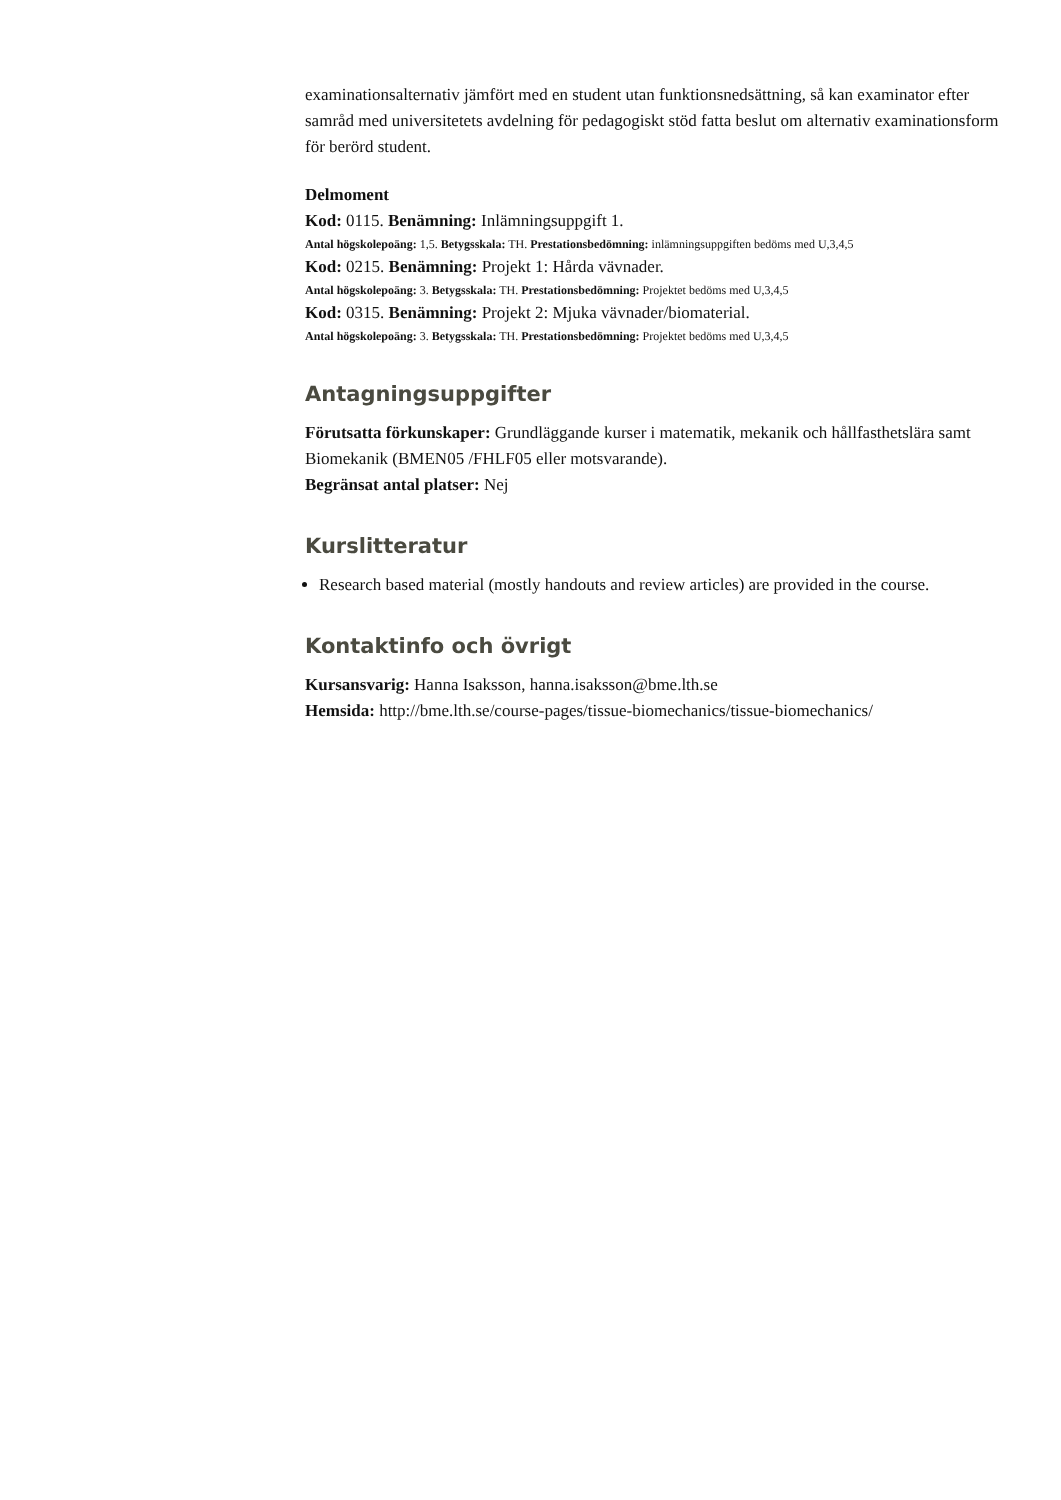examinationsalternativ jämfört med en student utan funktionsnedsättning, så kan examinator efter samråd med universitetets avdelning för pedagogiskt stöd fatta beslut om alternativ examinationsform för berörd student.
Delmoment
Kod: 0115. Benämning: Inlämningsuppgift 1.
Antal högskolepoäng: 1,5. Betygsskala: TH. Prestationsbedömning: inlämningsuppgiften bedöms med U,3,4,5
Kod: 0215. Benämning: Projekt 1: Hårda vävnader.
Antal högskolepoäng: 3. Betygsskala: TH. Prestationsbedömning: Projektet bedöms med U,3,4,5
Kod: 0315. Benämning: Projekt 2: Mjuka vävnader/biomaterial.
Antal högskolepoäng: 3. Betygsskala: TH. Prestationsbedömning: Projektet bedöms med U,3,4,5
Antagningsuppgifter
Förutsatta förkunskaper: Grundläggande kurser i matematik, mekanik och hållfasthetslära samt Biomekanik (BMEN05 /FHLF05 eller motsvarande).
Begränsat antal platser: Nej
Kurslitteratur
Research based material (mostly handouts and review articles) are provided in the course.
Kontaktinfo och övrigt
Kursansvarig: Hanna Isaksson, hanna.isaksson@bme.lth.se
Hemsida: http://bme.lth.se/course-pages/tissue-biomechanics/tissue-biomechanics/